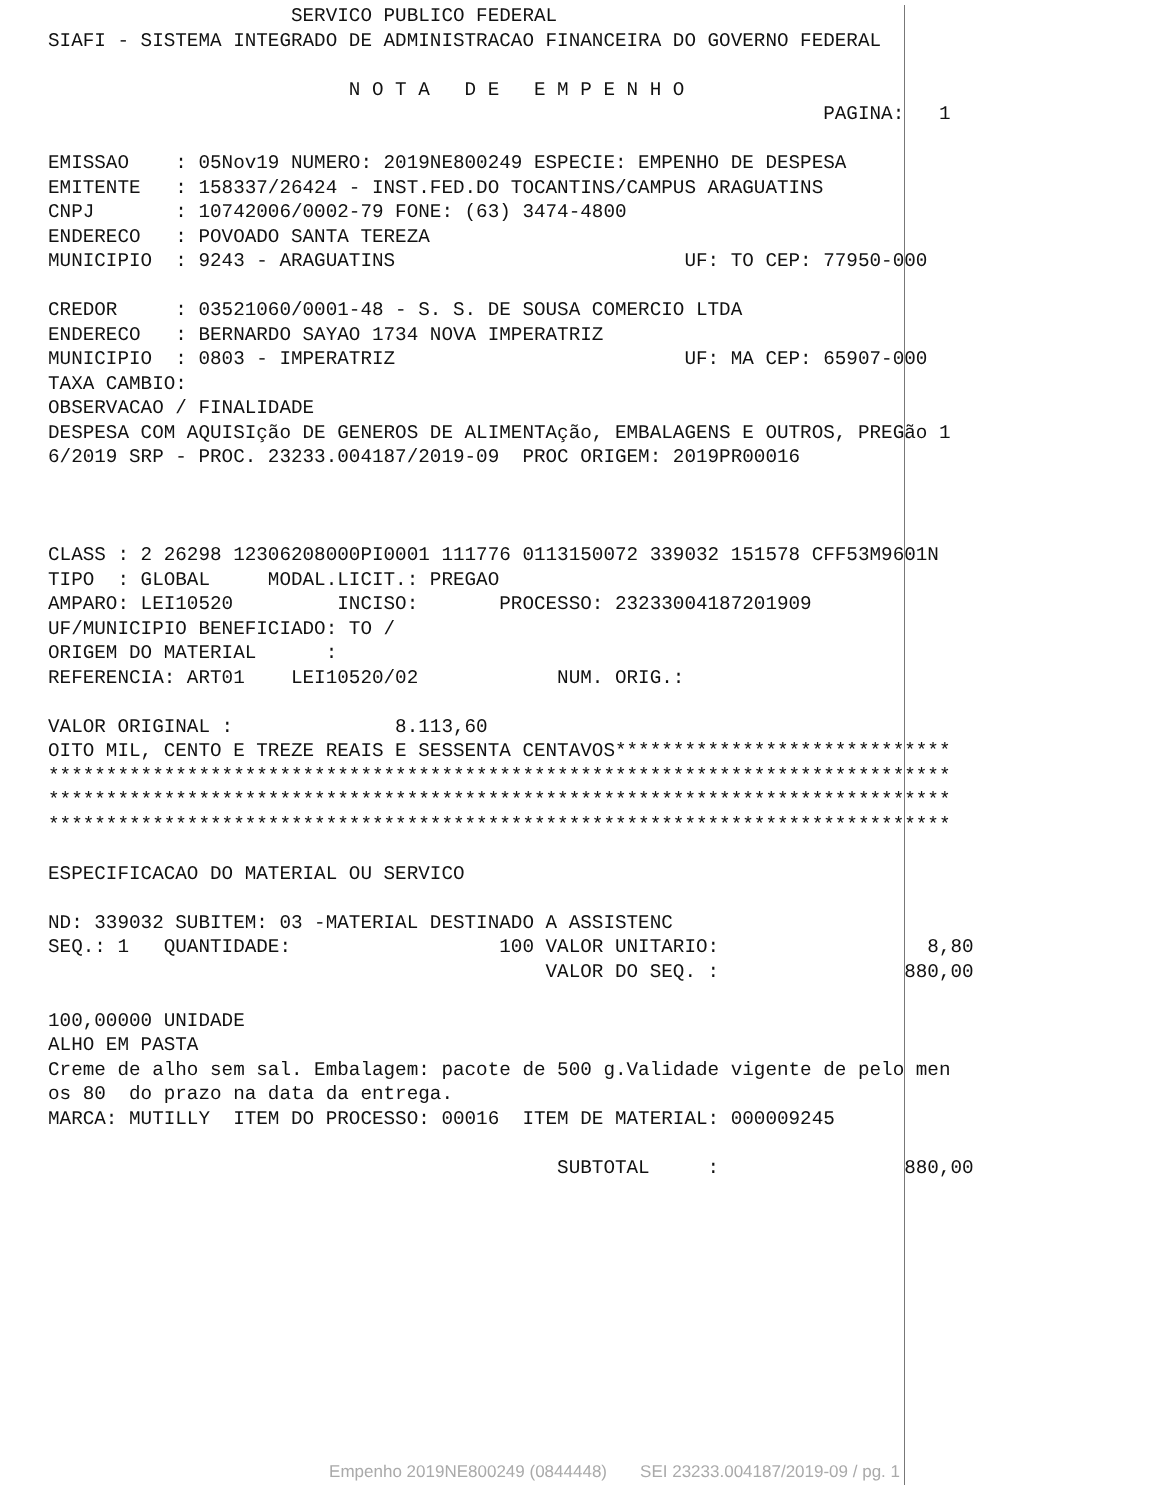SERVICO PUBLICO FEDERAL
SIAFI - SISTEMA INTEGRADO DE ADMINISTRACAO FINANCEIRA DO GOVERNO FEDERAL

                          N O T A   D E   E M P E N H O
                                                                   PAGINA:   1

EMISSAO    : 05Nov19 NUMERO: 2019NE800249 ESPECIE: EMPENHO DE DESPESA
EMITENTE   : 158337/26424 - INST.FED.DO TOCANTINS/CAMPUS ARAGUATINS
CNPJ       : 10742006/0002-79 FONE: (63) 3474-4800
ENDERECO   : POVOADO SANTA TEREZA
MUNICIPIO  : 9243 - ARAGUATINS                         UF: TO CEP: 77950-000

CREDOR     : 03521060/0001-48 - S. S. DE SOUSA COMERCIO LTDA
ENDERECO   : BERNARDO SAYAO 1734 NOVA IMPERATRIZ
MUNICIPIO  : 0803 - IMPERATRIZ                         UF: MA CEP: 65907-000
TAXA CAMBIO:
OBSERVACAO / FINALIDADE
DESPESA COM AQUISIção DE GENEROS DE ALIMENTAção, EMBALAGENS E OUTROS, PREGão 1
6/2019 SRP - PROC. 23233.004187/2019-09  PROC ORIGEM: 2019PR00016



CLASS : 2 26298 12306208000PI0001 111776 0113150072 339032 151578 CFF53M9601N
TIPO  : GLOBAL     MODAL.LICIT.: PREGAO
AMPARO: LEI10520         INCISO:       PROCESSO: 23233004187201909
UF/MUNICIPIO BENEFICIADO: TO /
ORIGEM DO MATERIAL      :
REFERENCIA: ART01    LEI10520/02            NUM. ORIG.:

VALOR ORIGINAL :              8.113,60
OITO MIL, CENTO E TREZE REAIS E SESSENTA CENTAVOS*****************************
******************************************************************************
******************************************************************************
******************************************************************************

ESPECIFICACAO DO MATERIAL OU SERVICO

ND: 339032 SUBITEM: 03 -MATERIAL DESTINADO A ASSISTENC
SEQ.: 1   QUANTIDADE:                  100 VALOR UNITARIO:                  8,80
                                           VALOR DO SEQ. :                880,00

100,00000 UNIDADE
ALHO EM PASTA
Creme de alho sem sal. Embalagem: pacote de 500 g.Validade vigente de pelo men
os 80  do prazo na data da entrega.
MARCA: MUTILLY  ITEM DO PROCESSO: 00016  ITEM DE MATERIAL: 000009245

                                            SUBTOTAL     :                880,00
Empenho 2019NE800249 (0844448) SEI 23233.004187/2019-09 / pg. 1